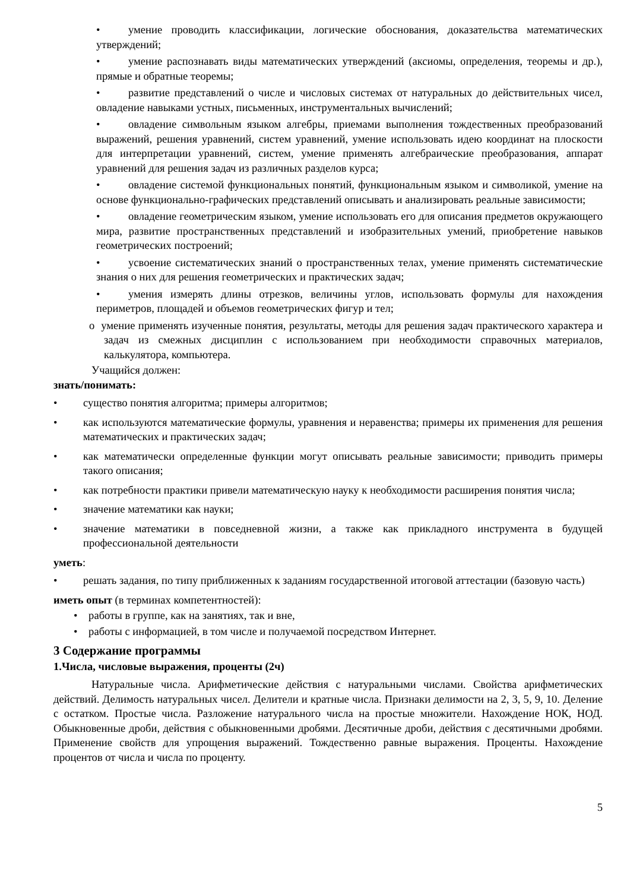• умение проводить классификации, логические обоснования, доказательства математических утверждений;
• умение распознавать виды математических утверждений (аксиомы, определения, теоремы и др.), прямые и обратные теоремы;
• развитие представлений о числе и числовых системах от натуральных до действительных чисел, овладение навыками устных, письменных, инструментальных вычислений;
• овладение символьным языком алгебры, приемами выполнения тождественных преобразований выражений, решения уравнений, систем уравнений, умение использовать идею координат на плоскости для интерпретации уравнений, систем, умение применять алгебраические преобразования, аппарат уравнений для решения задач из различных разделов курса;
• овладение системой функциональных понятий, функциональным языком и символикой, умение на основе функционально-графических представлений описывать и анализировать реальные зависимости;
• овладение геометрическим языком, умение использовать его для описания предметов окружающего мира, развитие пространственных представлений и изобразительных умений, приобретение навыков геометрических построений;
• усвоение систематических знаний о пространственных телах, умение применять систематические знания о них для решения геометрических и практических задач;
• умения измерять длины отрезков, величины углов, использовать формулы для нахождения периметров, площадей и объемов геометрических фигур и тел;
o умение применять изученные понятия, результаты, методы для решения задач практического характера и задач из смежных дисциплин с использованием при необходимости справочных материалов, калькулятора, компьютера.
Учащийся должен:
знать/понимать:
• существо понятия алгоритма; примеры алгоритмов;
• как используются математические формулы, уравнения и неравенства; примеры их применения для решения математических и практических задач;
• как математически определенные функции могут описывать реальные зависимости; приводить примеры такого описания;
• как потребности практики привели математическую науку к необходимости расширения понятия числа;
• значение математики как науки;
• значение математики в повседневной жизни, а также как прикладного инструмента в будущей профессиональной деятельности
уметь:
• решать задания, по типу приближенных к заданиям государственной итоговой аттестации (базовую часть)
иметь опыт (в терминах компетентностей):
• работы в группе, как на занятиях, так и вне,
• работы с информацией, в том числе и получаемой посредством Интернет.
3 Содержание программы
1.Числа, числовые выражения, проценты (2ч)
Натуральные числа. Арифметические действия с натуральными числами. Свойства арифметических действий. Делимость натуральных чисел. Делители и кратные числа. Признаки делимости на 2, 3, 5, 9, 10. Деление с остатком. Простые числа. Разложение натурального числа на простые множители. Нахождение НОК, НОД. Обыкновенные дроби, действия с обыкновенными дробями. Десятичные дроби, действия с десятичными дробями. Применение свойств для упрощения выражений. Тождественно равные выражения. Проценты. Нахождение процентов от числа и числа по проценту.
5